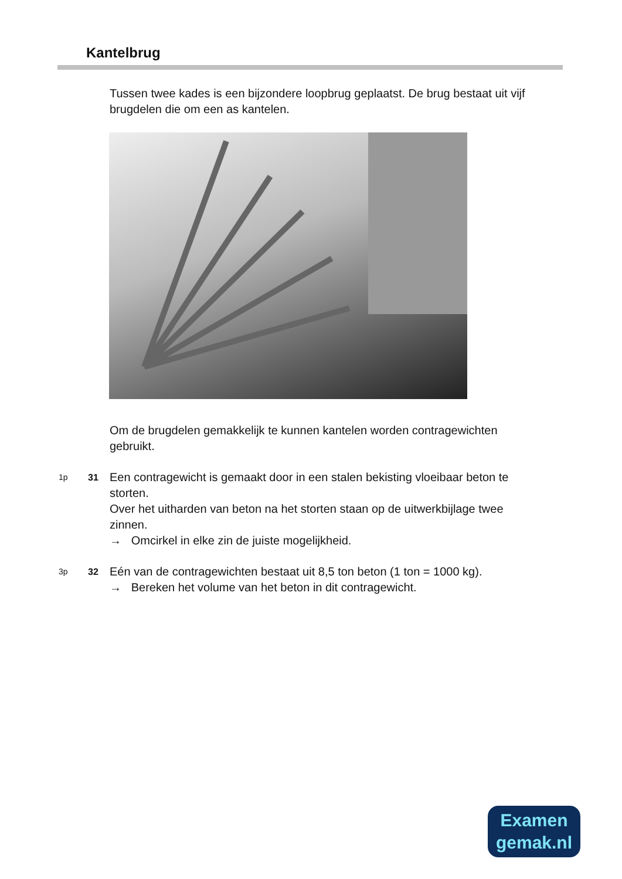Kantelbrug
Tussen twee kades is een bijzondere loopbrug geplaatst. De brug bestaat uit vijf brugdelen die om een as kantelen.
Om de brugdelen gemakkelijk te kunnen kantelen worden contragewichten gebruikt.
1p 31
Een contragewicht is gemaakt door in een stalen bekisting vloeibaar beton te storten.
Over het uitharden van beton na het storten staan op de uitwerkbijlage twee zinnen.
→ Omcirkel in elke zin de juiste mogelijkheid.
3p 32
Eén van de contragewichten bestaat uit 8,5 ton beton (1 ton = 1000 kg).
→ Bereken het volume van het beton in dit contragewicht.
Examen
gemak.nl